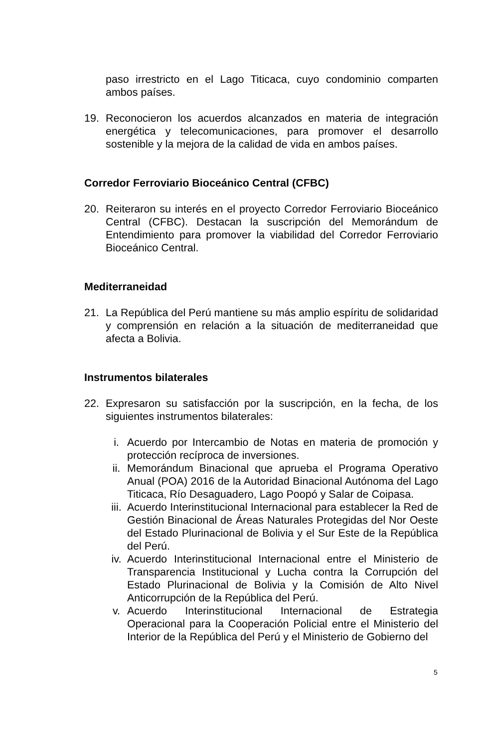paso irrestricto en el Lago Titicaca, cuyo condominio comparten ambos países.
19. Reconocieron los acuerdos alcanzados en materia de integración energética y telecomunicaciones, para promover el desarrollo sostenible y la mejora de la calidad de vida en ambos países.
Corredor Ferroviario Bioceánico Central (CFBC)
20. Reiteraron su interés en el proyecto Corredor Ferroviario Bioceánico Central (CFBC). Destacan la suscripción del Memorándum de Entendimiento para promover la viabilidad del Corredor Ferroviario Bioceánico Central.
Mediterraneidad
21. La República del Perú mantiene su más amplio espíritu de solidaridad y comprensión en relación a la situación de mediterraneidad que afecta a Bolivia.
Instrumentos bilaterales
22. Expresaron su satisfacción por la suscripción, en la fecha, de los siguientes instrumentos bilaterales:
i. Acuerdo por Intercambio de Notas en materia de promoción y protección recíproca de inversiones.
ii. Memorándum Binacional que aprueba el Programa Operativo Anual (POA) 2016 de la Autoridad Binacional Autónoma del Lago Titicaca, Río Desaguadero, Lago Poopó y Salar de Coipasa.
iii.
Acuerdo Interinstitucional Internacional para establecer la Red de Gestión Binacional de Áreas Naturales Protegidas del Nor Oeste del Estado Plurinacional de Bolivia y el Sur Este de la República del Perú.
iv. Acuerdo Interinstitucional Internacional entre el Ministerio de Transparencia Institucional y Lucha contra la Corrupción del Estado Plurinacional de Bolivia y la Comisión de Alto Nivel Anticorrupción de la República del Perú.
v. Acuerdo Interinstitucional Internacional de Estrategia Operacional para la Cooperación Policial entre el Ministerio del Interior de la República del Perú y el Ministerio de Gobierno del
5